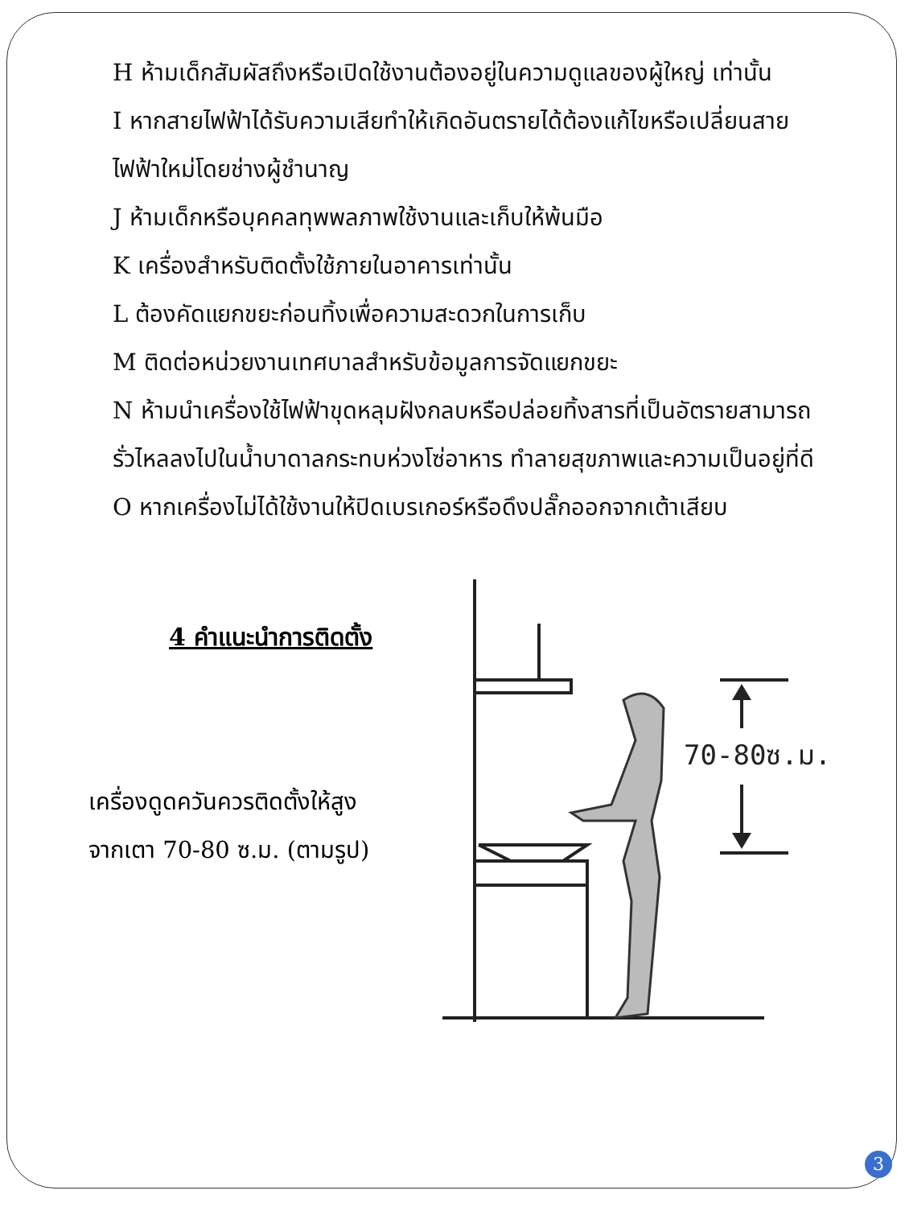H ห้ามเด็กสัมผัสถึงหรือเปิดใช้งานต้องอยู่ในความดูแลของผู้ใหญ่ เท่านั้น
I หากสายไฟฟ้าได้รับความเสียทำให้เกิดอันตรายได้ต้องแก้ไขหรือเปลี่ยนสายไฟฟ้าใหม่โดยช่างผู้ชำนาญ
J ห้ามเด็กหรือบุคคลทุพพลภาพใช้งานและเก็บให้พ้นมือ
K เครื่องสำหรับติดตั้งใช้ภายในอาคารเท่านั้น
L ต้องคัดแยกขยะก่อนทิ้งเพื่อความสะดวกในการเก็บ
M ติดต่อหน่วยงานเทศบาลสำหรับข้อมูลการจัดแยกขยะ
N ห้ามนำเครื่องใช้ไฟฟ้าขุดหลุมฝังกลบหรือปล่อยทิ้งสารที่เป็นอัตรายสามารถรั่วไหลลงไปในน้ำบาดาลกระทบห่วงโซ่อาหาร ทำลายสุขภาพและความเป็นอยู่ที่ดี
O หากเครื่องไม่ได้ใช้งานให้ปิดเบรเกอร์หรือดึงปลั๊กออกจากเต้าเสียบ
4 คำแนะนำการติดตั้ง
เครื่องดูดควันควรติดตั้งให้สูง
จากเตา 70-80 ซ.ม. (ตามรูป)
70-80ซ.ม.
3